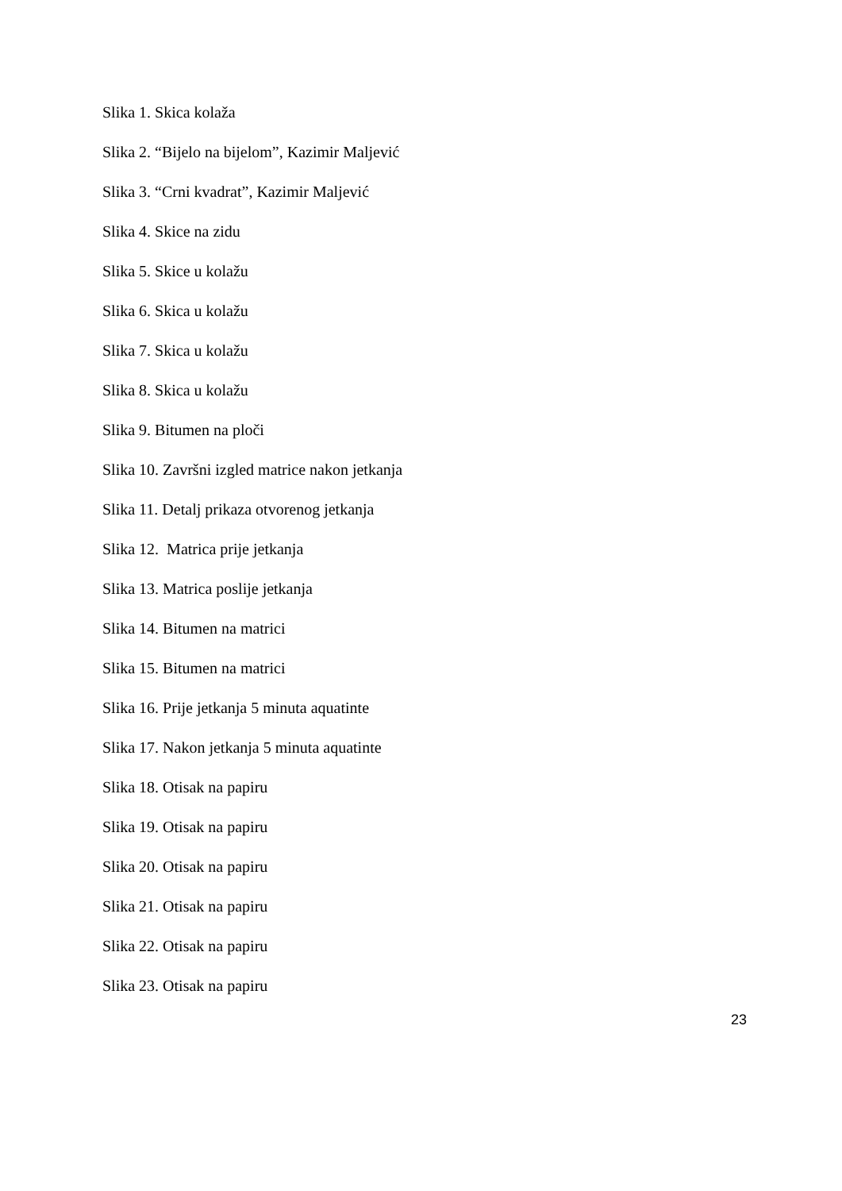Slika 1. Skica kolaža
Slika 2. “Bijelo na bijelom”, Kazimir Maljević
Slika 3. “Crni kvadrat”, Kazimir Maljević
Slika 4. Skice na zidu
Slika 5. Skice u kolažu
Slika 6. Skica u kolažu
Slika 7. Skica u kolažu
Slika 8. Skica u kolažu
Slika 9. Bitumen na ploči
Slika 10. Završni izgled matrice nakon jetkanja
Slika 11. Detalj prikaza otvorenog jetkanja
Slika 12. Matrica prije jetkanja
Slika 13. Matrica poslije jetkanja
Slika 14. Bitumen na matrici
Slika 15. Bitumen na matrici
Slika 16. Prije jetkanja 5 minuta aquatinte
Slika 17. Nakon jetkanja 5 minuta aquatinte
Slika 18. Otisak na papiru
Slika 19. Otisak na papiru
Slika 20. Otisak na papiru
Slika 21. Otisak na papiru
Slika 22. Otisak na papiru
Slika 23. Otisak na papiru
23